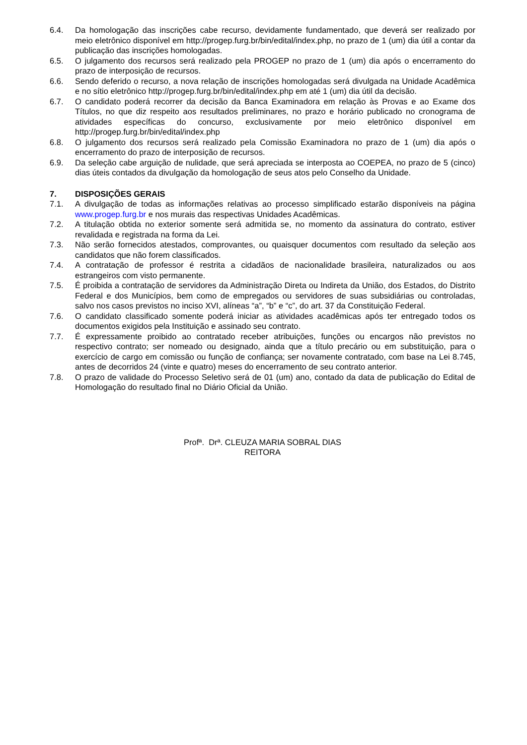6.4. Da homologação das inscrições cabe recurso, devidamente fundamentado, que deverá ser realizado por meio eletrônico disponível em http://progep.furg.br/bin/edital/index.php, no prazo de 1 (um) dia útil a contar da publicação das inscrições homologadas.
6.5. O julgamento dos recursos será realizado pela PROGEP no prazo de 1 (um) dia após o encerramento do prazo de interposição de recursos.
6.6. Sendo deferido o recurso, a nova relação de inscrições homologadas será divulgada na Unidade Acadêmica e no sítio eletrônico http://progep.furg.br/bin/edital/index.php em até 1 (um) dia útil da decisão.
6.7. O candidato poderá recorrer da decisão da Banca Examinadora em relação às Provas e ao Exame dos Títulos, no que diz respeito aos resultados preliminares, no prazo e horário publicado no cronograma de atividades específicas do concurso, exclusivamente por meio eletrônico disponível em http://progep.furg.br/bin/edital/index.php
6.8. O julgamento dos recursos será realizado pela Comissão Examinadora no prazo de 1 (um) dia após o encerramento do prazo de interposição de recursos.
6.9. Da seleção cabe arguição de nulidade, que será apreciada se interposta ao COEPEA, no prazo de 5 (cinco) dias úteis contados da divulgação da homologação de seus atos pelo Conselho da Unidade.
7. DISPOSIÇÕES GERAIS
7.1. A divulgação de todas as informações relativas ao processo simplificado estarão disponíveis na página www.progep.furg.br e nos murais das respectivas Unidades Acadêmicas.
7.2. A titulação obtida no exterior somente será admitida se, no momento da assinatura do contrato, estiver revalidada e registrada na forma da Lei.
7.3. Não serão fornecidos atestados, comprovantes, ou quaisquer documentos com resultado da seleção aos candidatos que não forem classificados.
7.4. A contratação de professor é restrita a cidadãos de nacionalidade brasileira, naturalizados ou aos estrangeiros com visto permanente.
7.5. É proibida a contratação de servidores da Administração Direta ou Indireta da União, dos Estados, do Distrito Federal e dos Municípios, bem como de empregados ou servidores de suas subsidiárias ou controladas, salvo nos casos previstos no inciso XVI, alíneas “a”, “b” e “c”, do art. 37 da Constituição Federal.
7.6. O candidato classificado somente poderá iniciar as atividades acadêmicas após ter entregado todos os documentos exigidos pela Instituição e assinado seu contrato.
7.7. É expressamente proibido ao contratado receber atribuições, funções ou encargos não previstos no respectivo contrato; ser nomeado ou designado, ainda que a título precário ou em substituição, para o exercício de cargo em comissão ou função de confiança; ser novamente contratado, com base na Lei 8.745, antes de decorridos 24 (vinte e quatro) meses do encerramento de seu contrato anterior.
7.8. O prazo de validade do Processo Seletivo será de 01 (um) ano, contado da data de publicação do Edital de Homologação do resultado final no Diário Oficial da União.
Profª. Drª. CLEUZA MARIA SOBRAL DIAS
REITORA